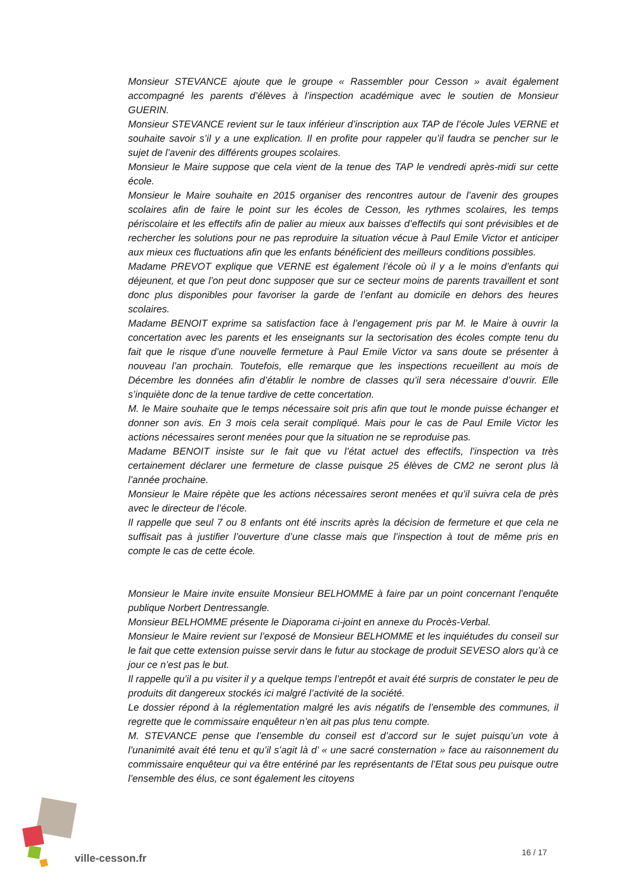Monsieur STEVANCE ajoute que le groupe « Rassembler pour Cesson » avait également accompagné les parents d’élèves à l’inspection académique avec le soutien de Monsieur GUERIN.
Monsieur STEVANCE revient sur le taux inférieur d’inscription aux TAP de l’école Jules VERNE et souhaite savoir s’il y a une explication. Il en profite pour rappeler qu’il faudra se pencher sur le sujet de l’avenir des différents groupes scolaires.
Monsieur le Maire suppose que cela vient de la tenue des TAP le vendredi après-midi sur cette école.
Monsieur le Maire souhaite en 2015 organiser des rencontres autour de l’avenir des groupes scolaires afin de faire le point sur les écoles de Cesson, les rythmes scolaires, les temps périscolaire et les effectifs afin de palier au mieux aux baisses d’effectifs qui sont prévisibles et de rechercher les solutions pour ne pas reproduire la situation vécue à Paul Emile Victor et anticiper aux mieux ces fluctuations afin que les enfants bénéficient des meilleurs conditions possibles.
Madame PREVOT explique que VERNE est également l’école où il y a le moins d’enfants qui déjeunent, et que l’on peut donc supposer que sur ce secteur moins de parents travaillent et sont donc plus disponibles pour favoriser la garde de l’enfant au domicile en dehors des heures scolaires.
Madame BENOIT exprime sa satisfaction face à l’engagement pris par M. le Maire à ouvrir la concertation avec les parents et les enseignants sur la sectorisation des écoles compte tenu du fait que le risque d’une nouvelle fermeture à Paul Emile Victor va sans doute se présenter à nouveau l’an prochain. Toutefois, elle remarque que les inspections recueillent au mois de Décembre les données afin d’établir le nombre de classes qu’il sera nécessaire d’ouvrir. Elle s’inquiète donc de la tenue tardive de cette concertation.
M. le Maire souhaite que le temps nécessaire soit pris afin que tout le monde puisse échanger et donner son avis. En 3 mois cela serait compliqué. Mais pour le cas de Paul Emile Victor les actions nécessaires seront menées pour que la situation ne se reproduise pas.
Madame BENOIT insiste sur le fait que vu l’état actuel des effectifs, l’inspection va très certainement déclarer une fermeture de classe puisque 25 élèves de CM2 ne seront plus là l’année prochaine.
Monsieur le Maire répète que les actions nécessaires seront menées et qu’il suivra cela de près avec le directeur de l’école.
Il rappelle que seul 7 ou 8 enfants ont été inscrits après la décision de fermeture et que cela ne suffisait pas à justifier l’ouverture d’une classe mais que l’inspection à tout de même pris en compte le cas de cette école.
Monsieur le Maire invite ensuite Monsieur BELHOMME à faire par un point concernant l’enquête publique Norbert Dentressangle.
Monsieur BELHOMME présente le Diaporama ci-joint en annexe du Procès-Verbal.
Monsieur le Maire revient sur l’exposé de Monsieur BELHOMME et les inquiétudes du conseil sur le fait que cette extension puisse servir dans le futur au stockage de produit SEVESO alors qu’à ce jour ce n’est pas le but.
Il rappelle qu’il a pu visiter il y a quelque temps l’entrepôt et avait été surpris de constater le peu de produits dit dangereux stockés ici malgré l’activité de la société.
Le dossier répond à la réglementation malgré les avis négatifs de l’ensemble des communes, il regrette que le commissaire enquêteur n’en ait pas plus tenu compte.
M. STEVANCE pense que l’ensemble du conseil est d’accord sur le sujet puisqu’un vote à l’unanimité avait été tenu et qu’il s’agit là d’ « une sacré consternation » face au raisonnement du commissaire enquêteur qui va être entériné par les représentants de l’Etat sous peu puisque outre l’ensemble des élus, ce sont également les citoyens
ville-cesson.fr 16 / 17